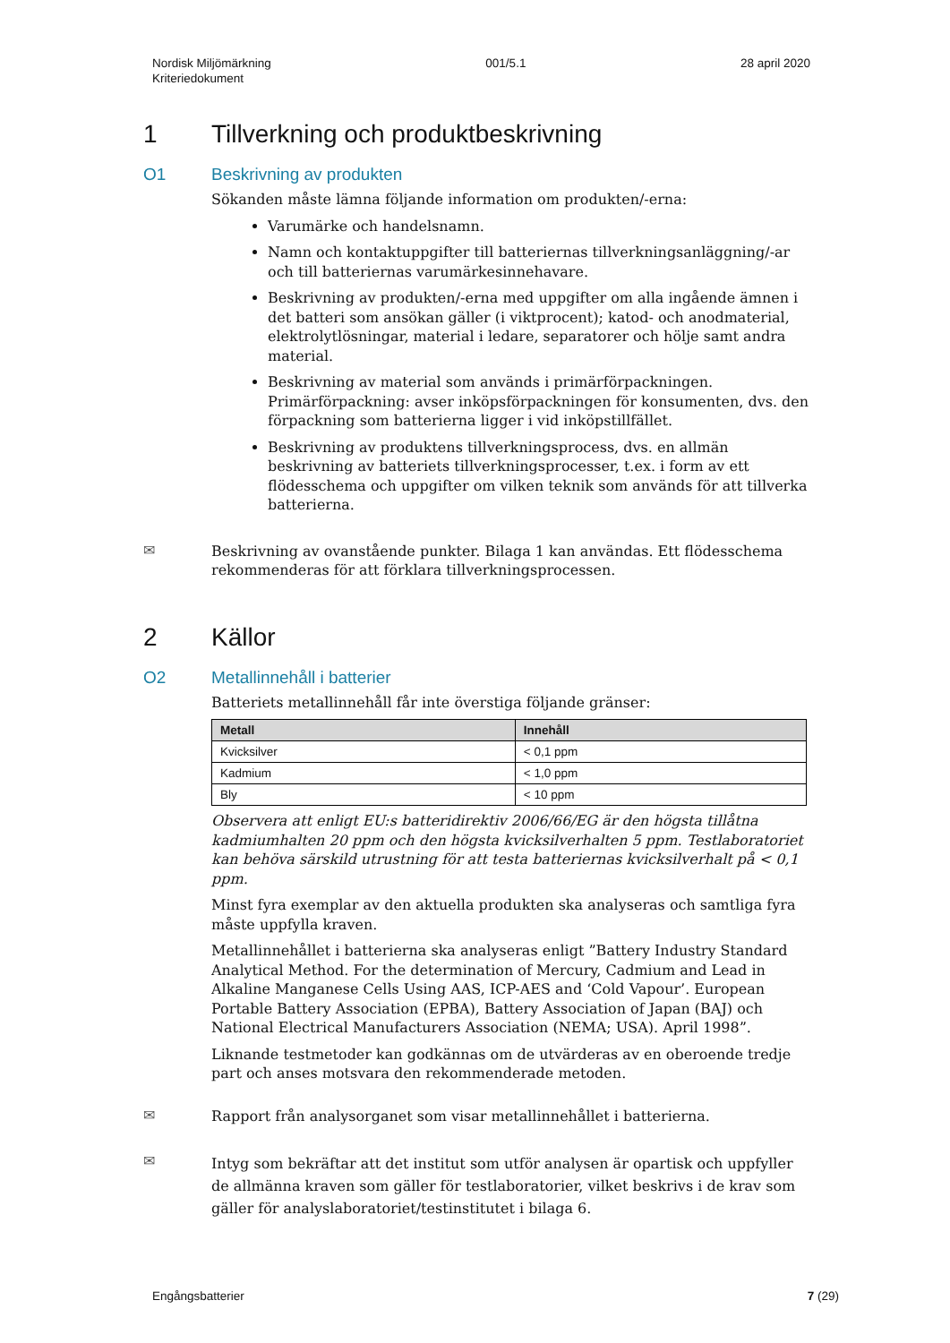Nordisk Miljömärkning
Kriteriedokument
001/5.1 28 april 2020
1 Tillverkning och produktbeskrivning
O1 Beskrivning av produkten
Sökanden måste lämna följande information om produkten/-erna:
Varumärke och handelsnamn.
Namn och kontaktuppgifter till batteriernas tillverkningsanläggning/-ar och till batteriernas varumärkesinnehavare.
Beskrivning av produkten/-erna med uppgifter om alla ingående ämnen i det batteri som ansökan gäller (i viktprocent); katod- och anodmaterial, elektrolytlösningar, material i ledare, separatorer och hölje samt andra material.
Beskrivning av material som används i primärförpackningen. Primärförpackning: avser inköpsförpackningen för konsumenten, dvs. den förpackning som batterierna ligger i vid inköpstillfället.
Beskrivning av produktens tillverkningsprocess, dvs. en allmän beskrivning av batteriets tillverkningsprocesser, t.ex. i form av ett flödesschema och uppgifter om vilken teknik som används för att tillverka batterierna.
✉
Beskrivning av ovanstående punkter. Bilaga 1 kan användas. Ett flödesschema rekommenderas för att förklara tillverkningsprocessen.
2 Källor
O2 Metallinnehåll i batterier
Batteriets metallinnehåll får inte överstiga följande gränser:
| Metall | Innehåll |
| --- | --- |
| Kvicksilver | < 0,1 ppm |
| Kadmium | < 1,0 ppm |
| Bly | < 10 ppm |
Observera att enligt EU:s batteridirektiv 2006/66/EG är den högsta tillåtna kadmiumhalten 20 ppm och den högsta kvicksilverhalten 5 ppm. Testlaboratoriet kan behöva särskild utrustning för att testa batteriernas kvicksilverhalt på < 0,1 ppm.
Minst fyra exemplar av den aktuella produkten ska analyseras och samtliga fyra måste uppfylla kraven.
Metallinnehållet i batterierna ska analyseras enligt ”Battery Industry Standard Analytical Method. For the determination of Mercury, Cadmium and Lead in Alkaline Manganese Cells Using AAS, ICP-AES and ‘Cold Vapour’. European Portable Battery Association (EPBA), Battery Association of Japan (BAJ) och National Electrical Manufacturers Association (NEMA; USA). April 1998”.
Liknande testmetoder kan godkännas om de utvärderas av en oberoende tredje part och anses motsvara den rekommenderade metoden.
✉
Rapport från analysorganet som visar metallinnehållet i batterierna.
✉
Intyg som bekräftar att det institut som utför analysen är opartisk och uppfyller de allmänna kraven som gäller för testlaboratorier, vilket beskrivs i de krav som gäller för analyslaboratoriet/testinstitutet i bilaga 6.
Engångsbatterier 7 (29)